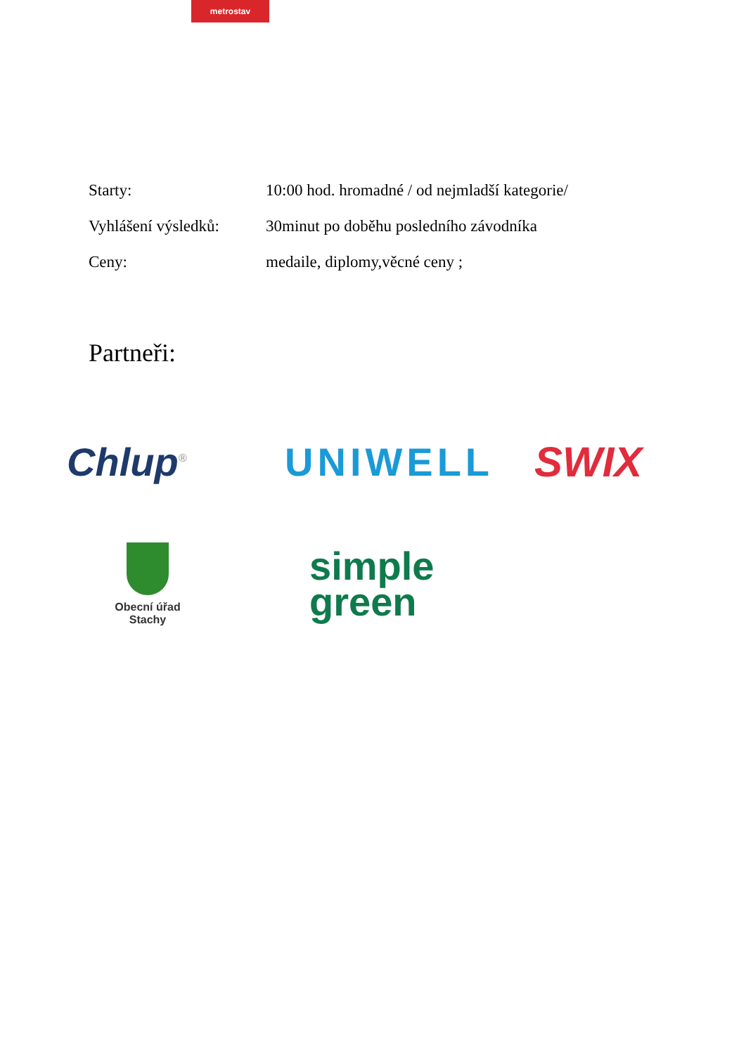metrostav
Starty: 10:00 hod. hromadné / od nejmladší kategorie/
Vyhlášení výsledků:
30minut po doběhu posledního závodníka
Ceny: medaile, diplomy,věcné ceny ;
Partneři:
Chlup<sup>®</sup>
UNIWELL SWIX
Obecní úřad
Stachy
simple
green